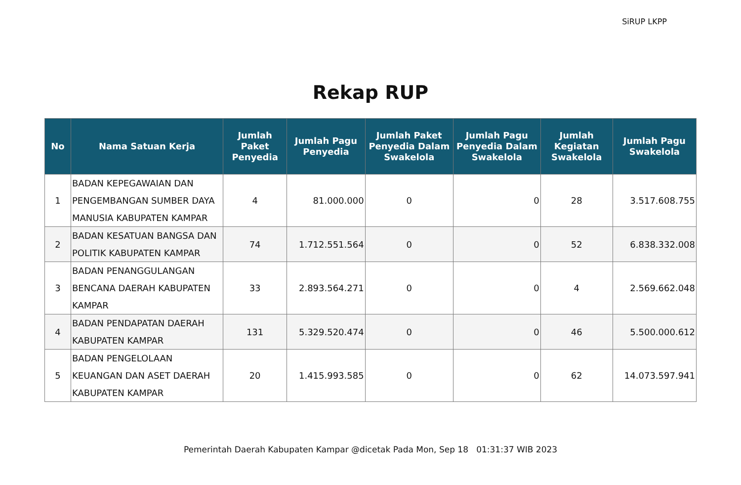SiRUP LKPP
Rekap RUP
| No | Nama Satuan Kerja | Jumlah Paket Penyedia | Jumlah Pagu Penyedia | Jumlah Paket Penyedia Dalam Swakelola | Jumlah Pagu Penyedia Dalam Swakelola | Jumlah Kegiatan Swakelola | Jumlah Pagu Swakelola |
| --- | --- | --- | --- | --- | --- | --- | --- |
| 1 | BADAN KEPEGAWAIAN DAN PENGEMBANGAN SUMBER DAYA MANUSIA KABUPATEN KAMPAR | 4 | 81.000.000 | 0 | 0 | 28 | 3.517.608.755 |
| 2 | BADAN KESATUAN BANGSA DAN POLITIK KABUPATEN KAMPAR | 74 | 1.712.551.564 | 0 | 0 | 52 | 6.838.332.008 |
| 3 | BADAN PENANGGULANGAN BENCANA DAERAH KABUPATEN KAMPAR | 33 | 2.893.564.271 | 0 | 0 | 4 | 2.569.662.048 |
| 4 | BADAN PENDAPATAN DAERAH KABUPATEN KAMPAR | 131 | 5.329.520.474 | 0 | 0 | 46 | 5.500.000.612 |
| 5 | BADAN PENGELOLAAN KEUANGAN DAN ASET DAERAH KABUPATEN KAMPAR | 20 | 1.415.993.585 | 0 | 0 | 62 | 14.073.597.941 |
Pemerintah Daerah Kabupaten Kampar @dicetak Pada Mon, Sep 18 01:31:37 WIB 2023